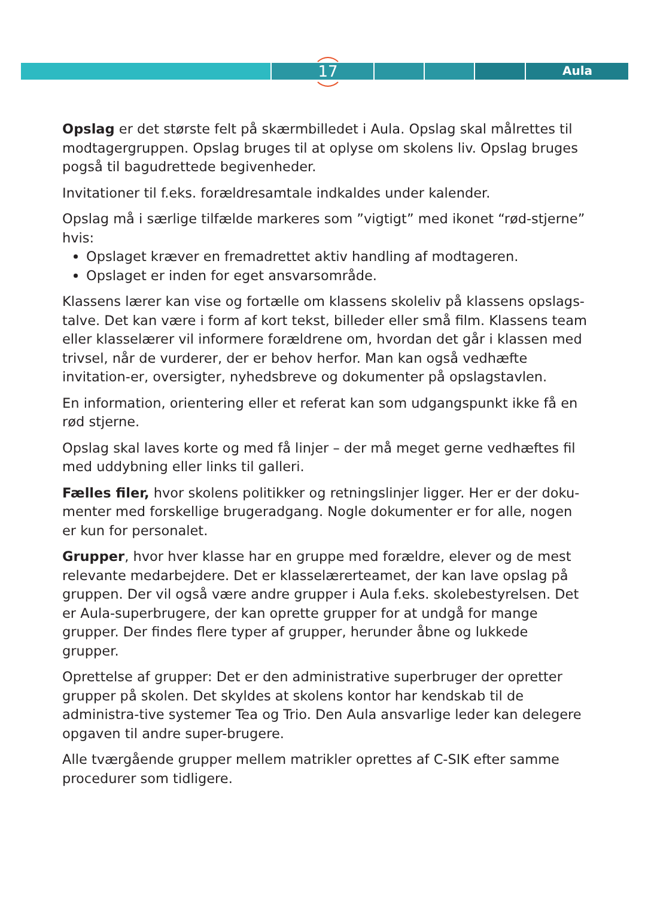17 Aula
Opslag er det største felt på skærmbilledet i Aula. Opslag skal målrettes til modtagergruppen. Opslag bruges til at oplyse om skolens liv. Opslag bruges pogså til bagudrettede begivenheder.
Invitationer til f.eks. forældresamtale indkaldes under kalender.
Opslag må i særlige tilfælde markeres som ”vigtigt” med ikonet “rød-stjerne” hvis:
Opslaget kræver en fremadrettet aktiv handling af modtageren.
Opslaget er inden for eget ansvarsområde.
Klassens lærer kan vise og fortælle om klassens skoleliv på klassens opslags-talve. Det kan være i form af kort tekst, billeder eller små film. Klassens team eller klasselærer vil informere forældrene om, hvordan det går i klassen med trivsel, når de vurderer, der er behov herfor. Man kan også vedhæfte invitation-er, oversigter, nyhedsbreve og dokumenter på opslagstavlen.
En information, orientering eller et referat kan som udgangspunkt ikke få en rød stjerne.
Opslag skal laves korte og med få linjer – der må meget gerne vedhæftes fil med uddybning eller links til galleri.
Fælles filer, hvor skolens politikker og retningslinjer ligger. Her er der doku-menter med forskellige brugeradgang. Nogle dokumenter er for alle, nogen er kun for personalet.
Grupper, hvor hver klasse har en gruppe med forældre, elever og de mest relevante medarbejdere. Det er klasselærerteamet, der kan lave opslag på gruppen. Der vil også være andre grupper i Aula f.eks. skolebestyrelsen. Det er Aula-superbrugere, der kan oprette grupper for at undgå for mange grupper. Der findes flere typer af grupper, herunder åbne og lukkede grupper.
Oprettelse af grupper: Det er den administrative superbruger der opretter grupper på skolen. Det skyldes at skolens kontor har kendskab til de administra-tive systemer Tea og Trio. Den Aula ansvarlige leder kan delegere opgaven til andre super-brugere.
Alle tværgående grupper mellem matrikler oprettes af C-SIK efter samme procedurer som tidligere.